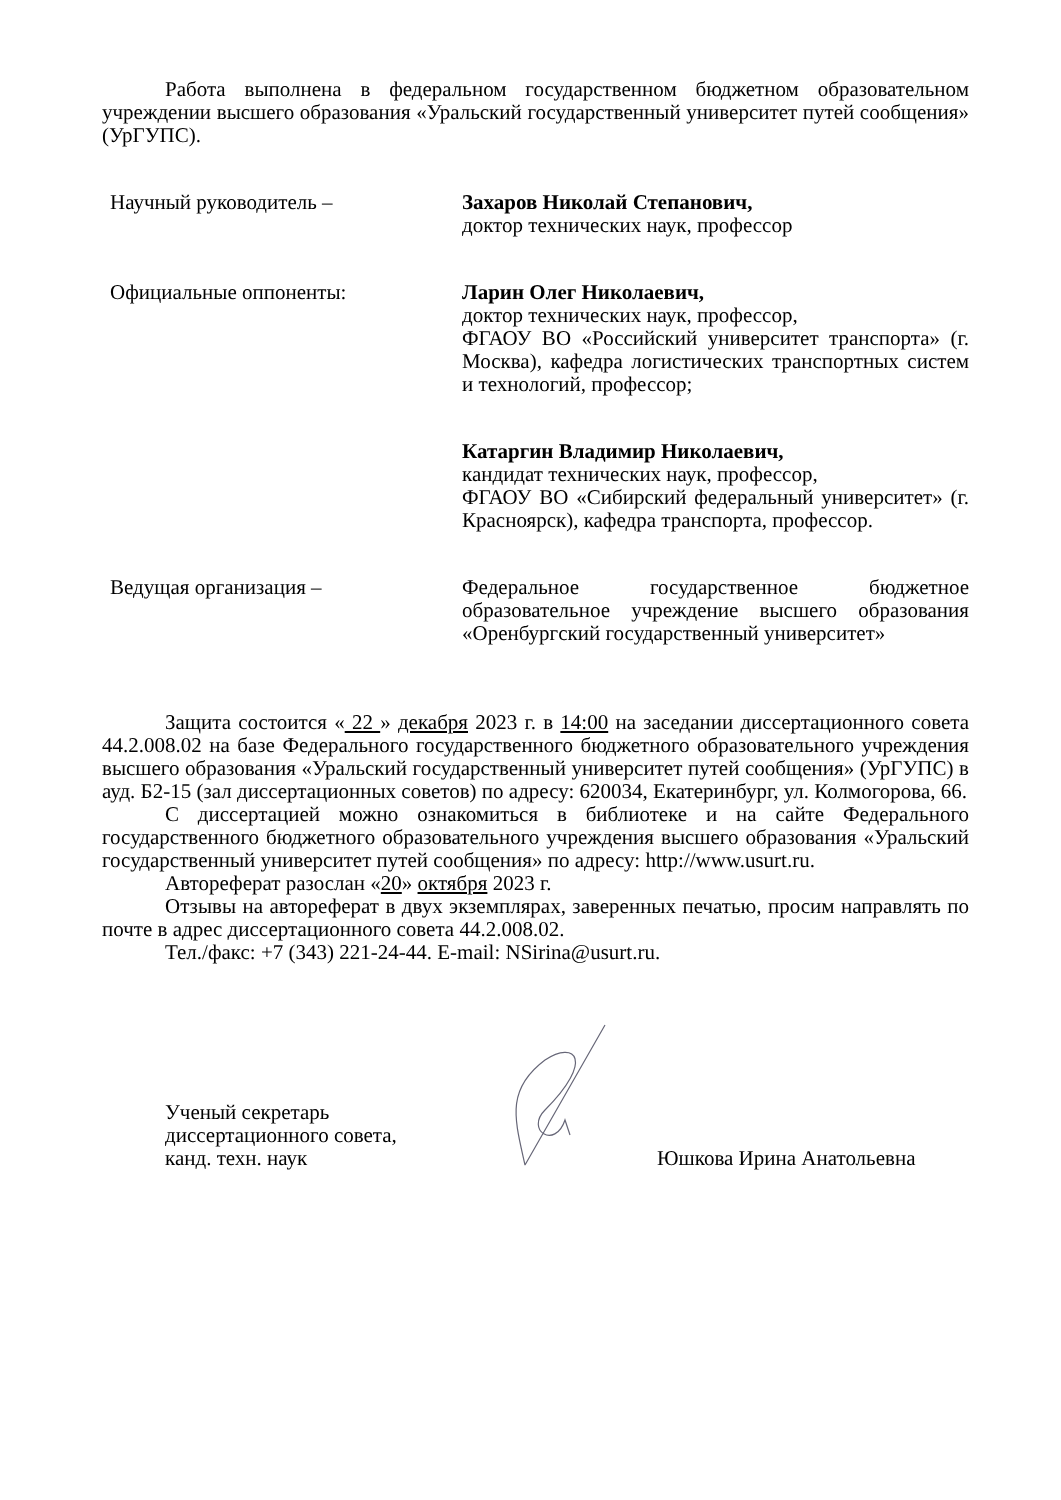Работа выполнена в федеральном государственном бюджетном образовательном учреждении высшего образования «Уральский государственный университет путей сообщения» (УрГУПС).
Научный руководитель – Захаров Николай Степанович,
доктор технических наук, профессор
Официальные оппоненты: Ларин Олег Николаевич,
доктор технических наук, профессор,
ФГАОУ ВО «Российский университет транспорта» (г. Москва), кафедра логистических транспортных систем и технологий, профессор;
Катаргин Владимир Николаевич,
кандидат технических наук, профессор,
ФГАОУ ВО «Сибирский федеральный университет» (г. Красноярск), кафедра транспорта, профессор.
Ведущая организация – Федеральное государственное бюджетное образовательное учреждение высшего образования «Оренбургский государственный университет»
Защита состоится « 22 » декабря 2023 г. в 14:00 на заседании диссертационного совета 44.2.008.02 на базе Федерального государственного бюджетного образовательного учреждения высшего образования «Уральский государственный университет путей сообщения» (УрГУПС) в ауд. Б2-15 (зал диссертационных советов) по адресу: 620034, Екатеринбург, ул. Колмогорова, 66.
С диссертацией можно ознакомиться в библиотеке и на сайте Федерального государственного бюджетного образовательного учреждения высшего образования «Уральский государственный университет путей сообщения» по адресу: http://www.usurt.ru.
Автореферат разослан «20» октября 2023 г.
Отзывы на автореферат в двух экземплярах, заверенных печатью, просим направлять по почте в адрес диссертационного совета 44.2.008.02.
Тел./факс: +7 (343) 221-24-44. E-mail: NSirina@usurt.ru.
Ученый секретарь
диссертационного совета,
канд. техн. наук
Юшкова Ирина Анатольевна